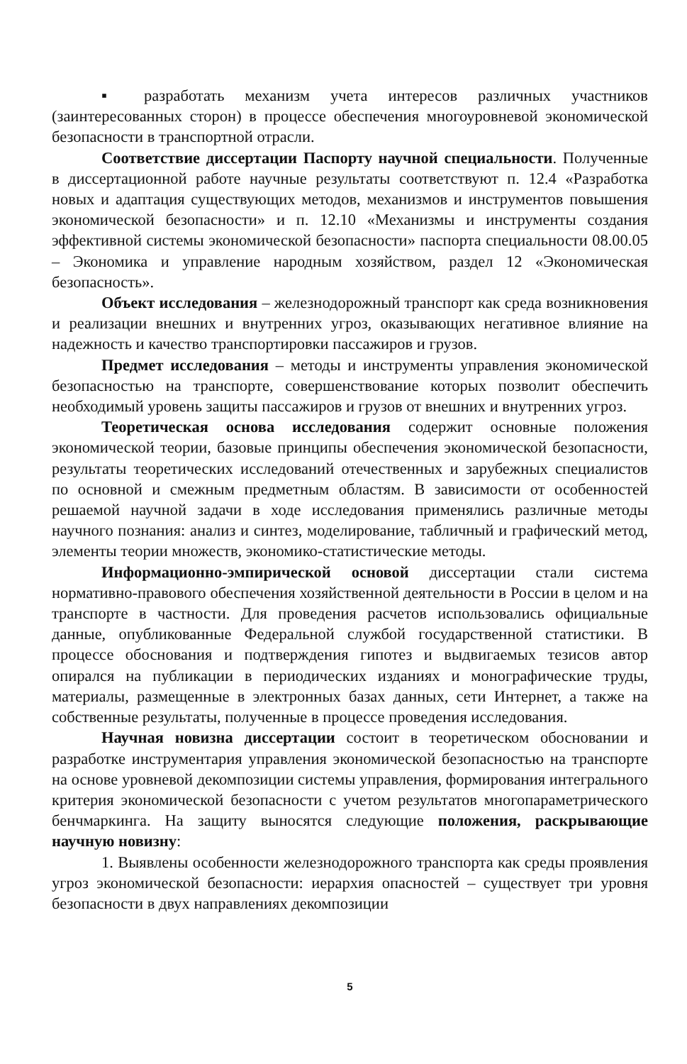▪ разработать механизм учета интересов различных участников (заинтересованных сторон) в процессе обеспечения многоуровневой экономической безопасности в транспортной отрасли.
Соответствие диссертации Паспорту научной специальности. Полученные в диссертационной работе научные результаты соответствуют п. 12.4 «Разработка новых и адаптация существующих методов, механизмов и инструментов повышения экономической безопасности» и п. 12.10 «Механизмы и инструменты создания эффективной системы экономической безопасности» паспорта специальности 08.00.05 – Экономика и управление народным хозяйством, раздел 12 «Экономическая безопасность».
Объект исследования – железнодорожный транспорт как среда возникновения и реализации внешних и внутренних угроз, оказывающих негативное влияние на надежность и качество транспортировки пассажиров и грузов.
Предмет исследования – методы и инструменты управления экономической безопасностью на транспорте, совершенствование которых позволит обеспечить необходимый уровень защиты пассажиров и грузов от внешних и внутренних угроз.
Теоретическая основа исследования содержит основные положения экономической теории, базовые принципы обеспечения экономической безопасности, результаты теоретических исследований отечественных и зарубежных специалистов по основной и смежным предметным областям. В зависимости от особенностей решаемой научной задачи в ходе исследования применялись различные методы научного познания: анализ и синтез, моделирование, табличный и графический метод, элементы теории множеств, экономико-статистические методы.
Информационно-эмпирической основой диссертации стали система нормативно-правового обеспечения хозяйственной деятельности в России в целом и на транспорте в частности. Для проведения расчетов использовались официальные данные, опубликованные Федеральной службой государственной статистики. В процессе обоснования и подтверждения гипотез и выдвигаемых тезисов автор опирался на публикации в периодических изданиях и монографические труды, материалы, размещенные в электронных базах данных, сети Интернет, а также на собственные результаты, полученные в процессе проведения исследования.
Научная новизна диссертации состоит в теоретическом обосновании и разработке инструментария управления экономической безопасностью на транспорте на основе уровневой декомпозиции системы управления, формирования интегрального критерия экономической безопасности с учетом результатов многопараметрического бенчмаркинга. На защиту выносятся следующие положения, раскрывающие научную новизну:
1. Выявлены особенности железнодорожного транспорта как среды проявления угроз экономической безопасности: иерархия опасностей – существует три уровня безопасности в двух направлениях декомпозиции
5